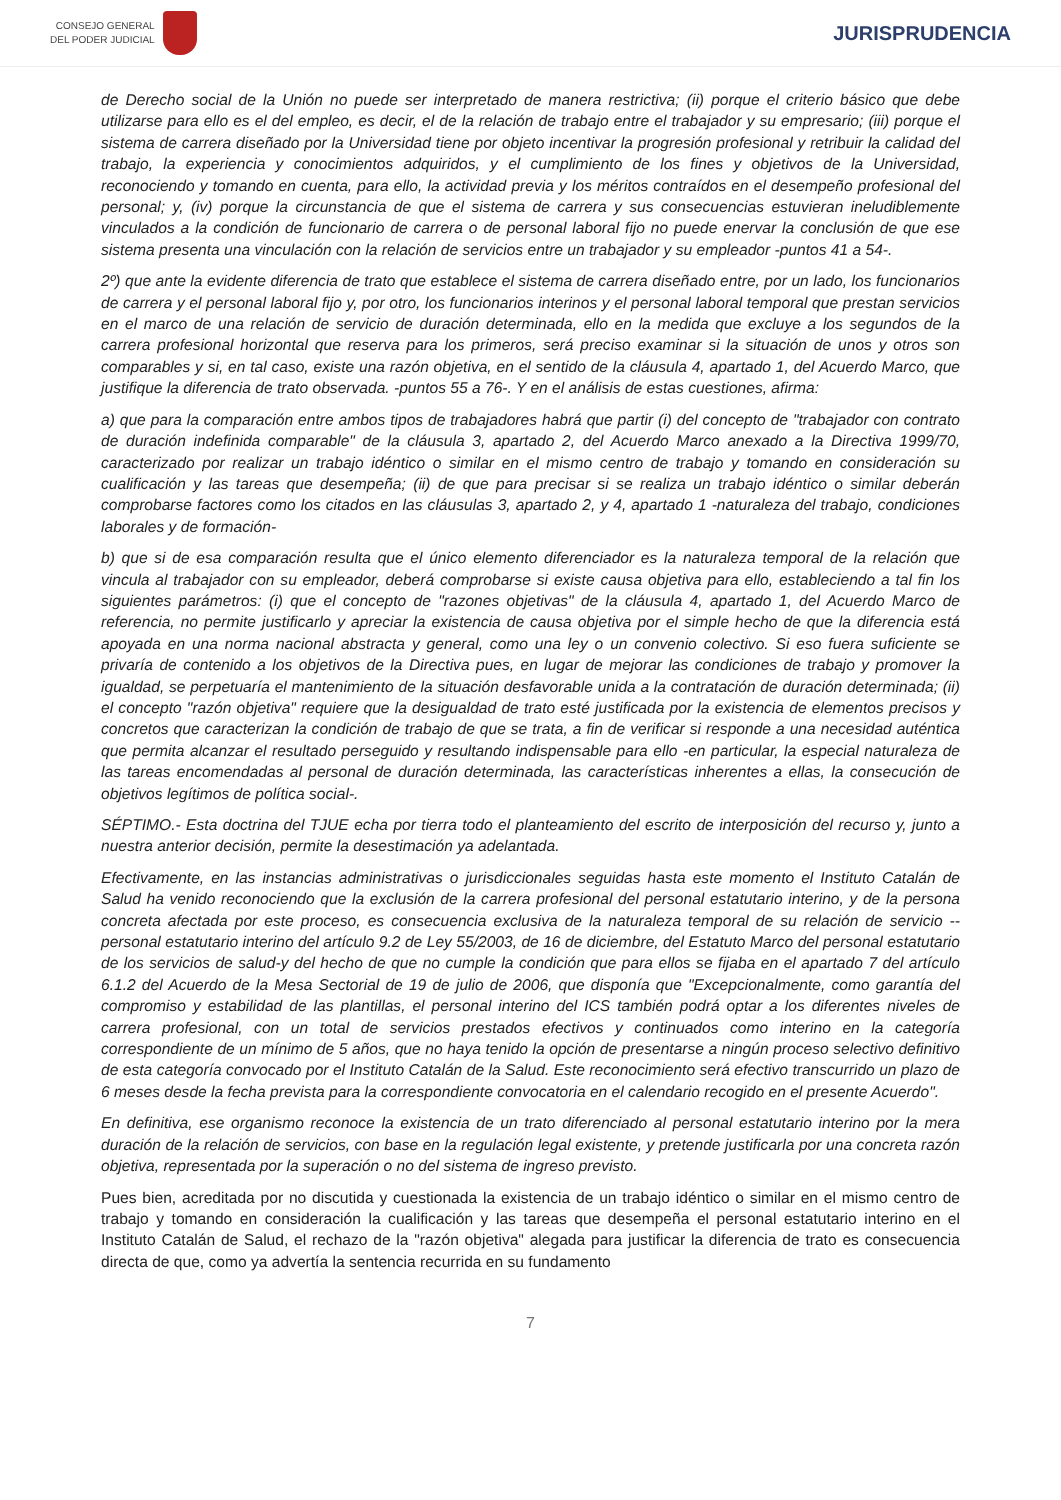CONSEJO GENERAL
DEL PODER JUDICIAL
JURISPRUDENCIA
de Derecho social de la Unión no puede ser interpretado de manera restrictiva; (ii) porque el criterio básico que debe utilizarse para ello es el del empleo, es decir, el de la relación de trabajo entre el trabajador y su empresario; (iii) porque el sistema de carrera diseñado por la Universidad tiene por objeto incentivar la progresión profesional y retribuir la calidad del trabajo, la experiencia y conocimientos adquiridos, y el cumplimiento de los fines y objetivos de la Universidad, reconociendo y tomando en cuenta, para ello, la actividad previa y los méritos contraídos en el desempeño profesional del personal; y, (iv) porque la circunstancia de que el sistema de carrera y sus consecuencias estuvieran ineludiblemente vinculados a la condición de funcionario de carrera o de personal laboral fijo no puede enervar la conclusión de que ese sistema presenta una vinculación con la relación de servicios entre un trabajador y su empleador -puntos 41 a 54-.
2º) que ante la evidente diferencia de trato que establece el sistema de carrera diseñado entre, por un lado, los funcionarios de carrera y el personal laboral fijo y, por otro, los funcionarios interinos y el personal laboral temporal que prestan servicios en el marco de una relación de servicio de duración determinada, ello en la medida que excluye a los segundos de la carrera profesional horizontal que reserva para los primeros, será preciso examinar si la situación de unos y otros son comparables y si, en tal caso, existe una razón objetiva, en el sentido de la cláusula 4, apartado 1, del Acuerdo Marco, que justifique la diferencia de trato observada. -puntos 55 a 76-. Y en el análisis de estas cuestiones, afirma:
a) que para la comparación entre ambos tipos de trabajadores habrá que partir (i) del concepto de "trabajador con contrato de duración indefinida comparable" de la cláusula 3, apartado 2, del Acuerdo Marco anexado a la Directiva 1999/70, caracterizado por realizar un trabajo idéntico o similar en el mismo centro de trabajo y tomando en consideración su cualificación y las tareas que desempeña; (ii) de que para precisar si se realiza un trabajo idéntico o similar deberán comprobarse factores como los citados en las cláusulas 3, apartado 2, y 4, apartado 1 -naturaleza del trabajo, condiciones laborales y de formación-
b) que si de esa comparación resulta que el único elemento diferenciador es la naturaleza temporal de la relación que vincula al trabajador con su empleador, deberá comprobarse si existe causa objetiva para ello, estableciendo a tal fin los siguientes parámetros: (i) que el concepto de "razones objetivas" de la cláusula 4, apartado 1, del Acuerdo Marco de referencia, no permite justificarlo y apreciar la existencia de causa objetiva por el simple hecho de que la diferencia está apoyada en una norma nacional abstracta y general, como una ley o un convenio colectivo. Si eso fuera suficiente se privaría de contenido a los objetivos de la Directiva pues, en lugar de mejorar las condiciones de trabajo y promover la igualdad, se perpetuaría el mantenimiento de la situación desfavorable unida a la contratación de duración determinada; (ii) el concepto "razón objetiva" requiere que la desigualdad de trato esté justificada por la existencia de elementos precisos y concretos que caracterizan la condición de trabajo de que se trata, a fin de verificar si responde a una necesidad auténtica que permita alcanzar el resultado perseguido y resultando indispensable para ello -en particular, la especial naturaleza de las tareas encomendadas al personal de duración determinada, las características inherentes a ellas, la consecución de objetivos legítimos de política social-.
SÉPTIMO.- Esta doctrina del TJUE echa por tierra todo el planteamiento del escrito de interposición del recurso y, junto a nuestra anterior decisión, permite la desestimación ya adelantada.
Efectivamente, en las instancias administrativas o jurisdiccionales seguidas hasta este momento el Instituto Catalán de Salud ha venido reconociendo que la exclusión de la carrera profesional del personal estatutario interino, y de la persona concreta afectada por este proceso, es consecuencia exclusiva de la naturaleza temporal de su relación de servicio --personal estatutario interino del artículo 9.2 de Ley 55/2003, de 16 de diciembre, del Estatuto Marco del personal estatutario de los servicios de salud-y del hecho de que no cumple la condición que para ellos se fijaba en el apartado 7 del artículo 6.1.2 del Acuerdo de la Mesa Sectorial de 19 de julio de 2006, que disponía que "Excepcionalmente, como garantía del compromiso y estabilidad de las plantillas, el personal interino del ICS también podrá optar a los diferentes niveles de carrera profesional, con un total de servicios prestados efectivos y continuados como interino en la categoría correspondiente de un mínimo de 5 años, que no haya tenido la opción de presentarse a ningún proceso selectivo definitivo de esta categoría convocado por el Instituto Catalán de la Salud. Este reconocimiento será efectivo transcurrido un plazo de 6 meses desde la fecha prevista para la correspondiente convocatoria en el calendario recogido en el presente Acuerdo".
En definitiva, ese organismo reconoce la existencia de un trato diferenciado al personal estatutario interino por la mera duración de la relación de servicios, con base en la regulación legal existente, y pretende justificarla por una concreta razón objetiva, representada por la superación o no del sistema de ingreso previsto.
Pues bien, acreditada por no discutida y cuestionada la existencia de un trabajo idéntico o similar en el mismo centro de trabajo y tomando en consideración la cualificación y las tareas que desempeña el personal estatutario interino en el Instituto Catalán de Salud, el rechazo de la "razón objetiva" alegada para justificar la diferencia de trato es consecuencia directa de que, como ya advertía la sentencia recurrida en su fundamento
7